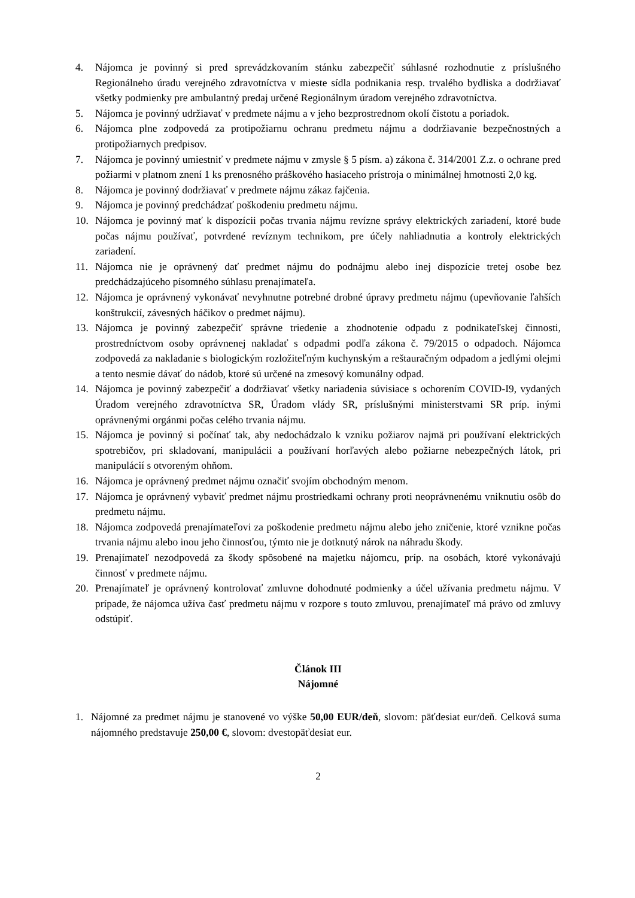4. Nájomca je povinný si pred sprevádzkovaním stánku zabezpečiť súhlasné rozhodnutie z príslušného Regionálneho úradu verejného zdravotníctva v mieste sídla podnikania resp. trvalého bydliska a dodržiavať všetky podmienky pre ambulantný predaj určené Regionálnym úradom verejného zdravotníctva.
5. Nájomca je povinný udržiavať v predmete nájmu a v jeho bezprostrednom okolí čistotu a poriadok.
6. Nájomca plne zodpovedá za protipožiarnu ochranu predmetu nájmu a dodržiavanie bezpečnostných a protipožiarnych predpisov.
7. Nájomca je povinný umiestniť v predmete nájmu v zmysle § 5 písm. a) zákona č. 314/2001 Z.z. o ochrane pred požiarmi v platnom znení 1 ks prenosného práškového hasiaceho prístroja o minimálnej hmotnosti 2,0 kg.
8. Nájomca je povinný dodržiavať v predmete nájmu zákaz fajčenia.
9. Nájomca je povinný predchádzať poškodeniu predmetu nájmu.
10. Nájomca je povinný mať k dispozícii počas trvania nájmu revízne správy elektrických zariadení, ktoré bude počas nájmu používať, potvrdené revíznym technikom, pre účely nahliadnutia a kontroly elektrických zariadení.
11. Nájomca nie je oprávnený dať predmet nájmu do podnájmu alebo inej dispozície tretej osobe bez predchádzajúceho písomného súhlasu prenajímateľa.
12. Nájomca je oprávnený vykonávať nevyhnutne potrebné drobné úpravy predmetu nájmu (upevňovanie ľahších konštrukcií, závesných háčikov o predmet nájmu).
13. Nájomca je povinný zabezpečiť správne triedenie a zhodnotenie odpadu z podnikateľskej činnosti, prostredníctvom osoby oprávnenej nakladať s odpadmi podľa zákona č. 79/2015 o odpadoch. Nájomca zodpovedá za nakladanie s biologickým rozložiteľným kuchynským a reštauračným odpadom a jedlými olejmi a tento nesmie dávať do nádob, ktoré sú určené na zmesový komunálny odpad.
14. Nájomca je povinný zabezpečiť a dodržiavať všetky nariadenia súvisiace s ochorením COVID-I9, vydaných Úradom verejného zdravotníctva SR, Úradom vlády SR, príslušnými ministerstvami SR príp. inými oprávnenými orgánmi počas celého trvania nájmu.
15. Nájomca je povinný si počínať tak, aby nedochádzalo k vzniku požiarov najmä pri používaní elektrických spotrebičov, pri skladovaní, manipulácii a používaní horľavých alebo požiarne nebezpečných látok, pri manipulácií s otvoreným ohňom.
16. Nájomca je oprávnený predmet nájmu označiť svojím obchodným menom.
17. Nájomca je oprávnený vybaviť predmet nájmu prostriedkami ochrany proti neoprávnenému vniknutiu osôb do predmetu nájmu.
18. Nájomca zodpovedá prenajímateľovi za poškodenie predmetu nájmu alebo jeho zničenie, ktoré vznikne počas trvania nájmu alebo inou jeho činnosťou, týmto nie je dotknutý nárok na náhradu škody.
19. Prenajímateľ nezodpovedá za škody spôsobené na majetku nájomcu, príp. na osobách, ktoré vykonávajú činnosť v predmete nájmu.
20. Prenajímateľ je oprávnený kontrolovať zmluvne dohodnuté podmienky a účel užívania predmetu nájmu. V prípade, že nájomca užíva časť predmetu nájmu v rozpore s touto zmluvou, prenajímateľ má právo od zmluvy odstúpiť.
Článok III
Nájomné
1. Nájomné za predmet nájmu je stanovené vo výške 50,00 EUR/deň, slovom: päťdesiat eur/deň. Celková suma nájomného predstavuje 250,00 €, slovom: dvestopäťdesiat eur.
2